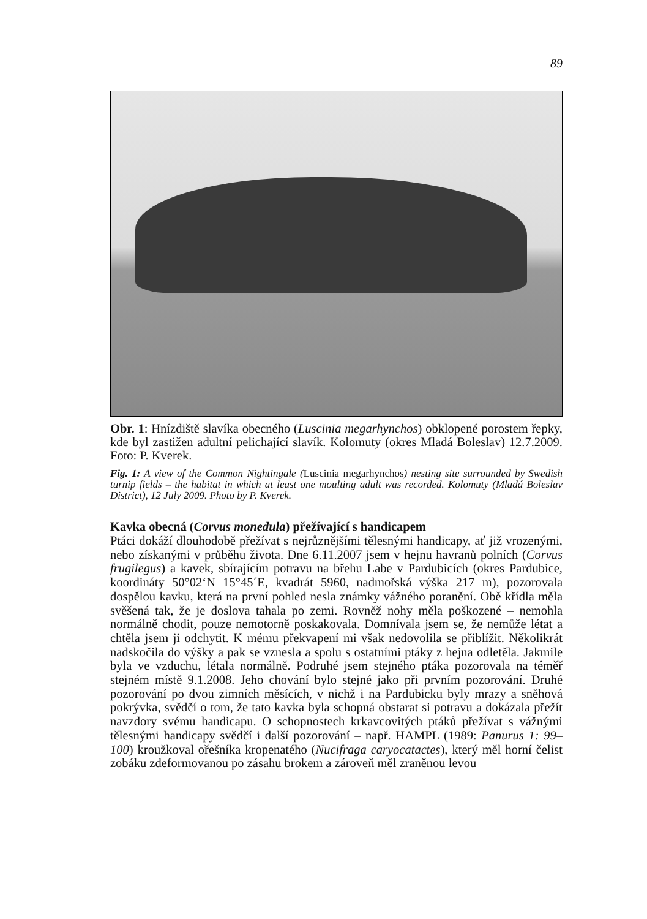89
Obr. 1: Hnízdiště slavíka obecného (Luscinia megarhynchos) obklopené porostem řepky, kde byl zastižen adultní pelichající slavík. Kolomuty (okres Mladá Boleslav) 12.7.2009. Foto: P. Kverek.
Fig. 1: A view of the Common Nightingale (Luscinia megarhynchos) nesting site surrounded by Swedish turnip fields – the habitat in which at least one moulting adult was recorded. Kolomuty (Mladá Boleslav District), 12 July 2009. Photo by P. Kverek.
Kavka obecná (Corvus monedula) přežívající s handicapem
Ptáci dokáží dlouhodobě přežívat s nejrůznějšími tělesnými handicapy, ať již vrozenými, nebo získanými v průběhu života. Dne 6.11.2007 jsem v hejnu havranů polních (Corvus frugilegus) a kavek, sbírajícím potravu na břehu Labe v Pardubicích (okres Pardubice, koordináty 50°02‘N 15°45´E, kvadrát 5960, nadmořská výška 217 m), pozorovala dospělou kavku, která na první pohled nesla známky vážného poranění. Obě křídla měla svěšená tak, že je doslova tahala po zemi. Rovněž nohy měla poškozené – nemohla normálně chodit, pouze nemotorně poskakovala. Domnívala jsem se, že nemůže létat a chtěla jsem ji odchytit. K mému překvapení mi však nedovolila se přiblížit. Několikrát nadskočila do výšky a pak se vznesla a spolu s ostatními ptáky z hejna odletěla. Jakmile byla ve vzduchu, létala normálně. Podruhé jsem stejného ptáka pozorovala na téměř stejném místě 9.1.2008. Jeho chování bylo stejné jako při prvním pozorování. Druhé pozorování po dvou zimních měsících, v nichž i na Pardubicku byly mrazy a sněhová pokrývka, svědčí o tom, že tato kavka byla schopná obstarat si potravu a dokázala přežít navzdory svému handicapu. O schopnostech krkavcovitých ptáků přežívat s vážnými tělesnými handicapy svědčí i další pozorování – např. HAMPL (1989: Panurus 1: 99–100) kroužkoval ořešníka kropenatého (Nucifraga caryocatactes), který měl horní čelist zobáku zdeformovanou po zásahu brokem a zároveň měl zraněnou levou